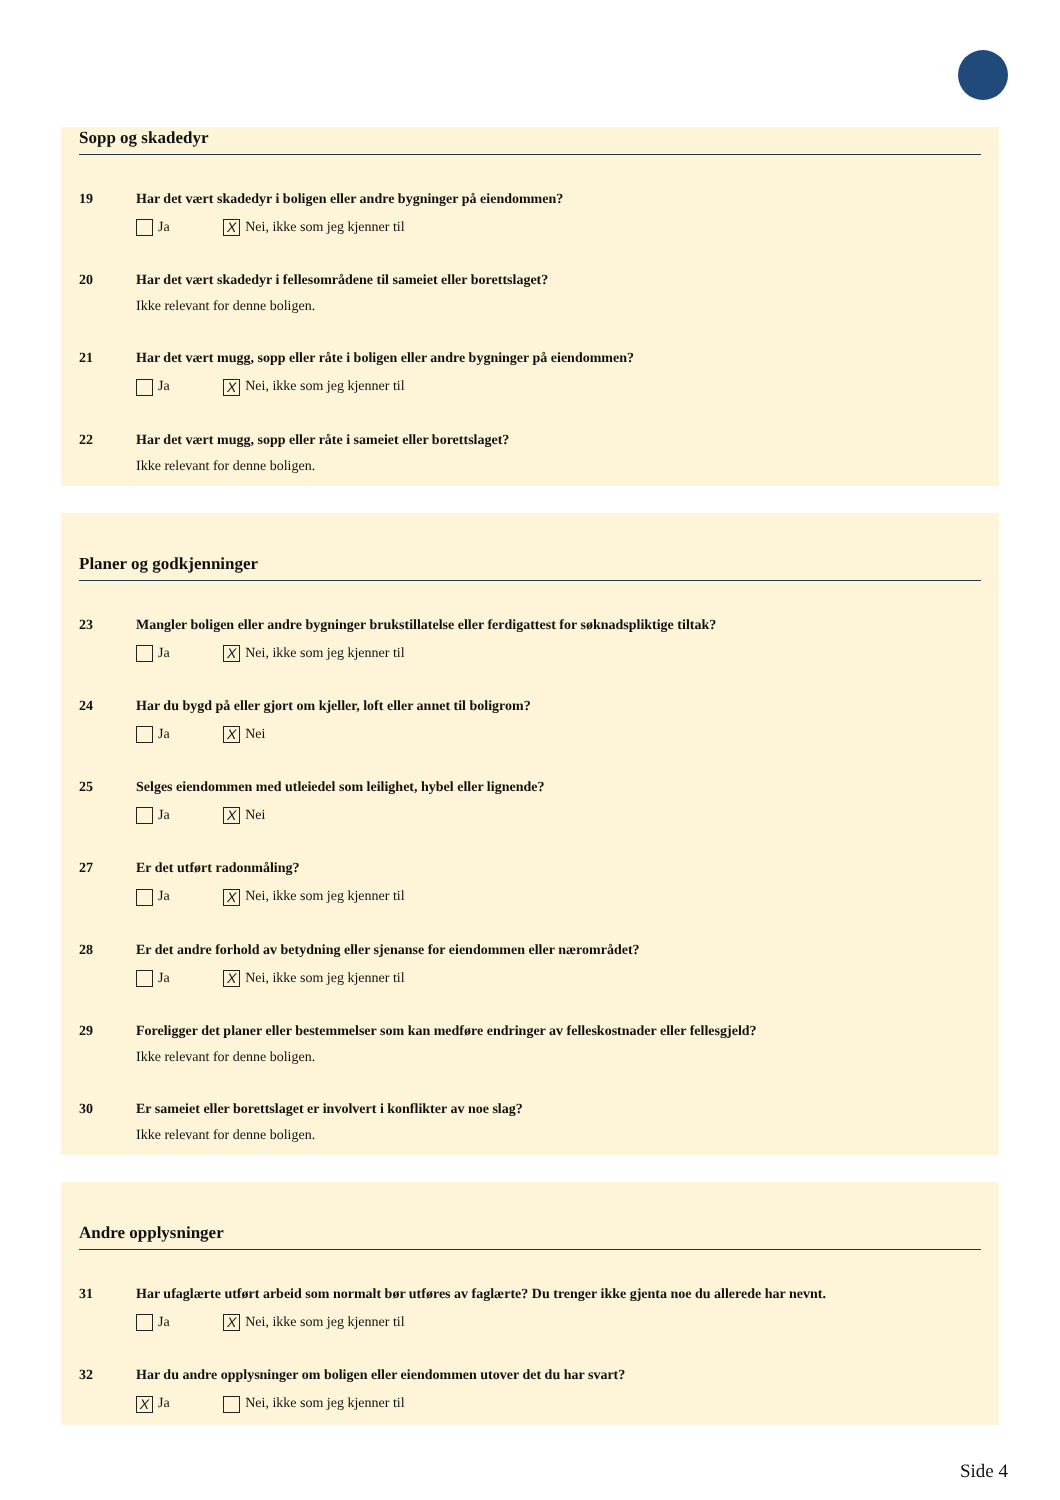Sopp og skadedyr
19 Har det vært skadedyr i boligen eller andre bygninger på eiendommen?
Ja X Nei, ikke som jeg kjenner til
20 Har det vært skadedyr i fellesområdene til sameiet eller borettslaget?
Ikke relevant for denne boligen.
21 Har det vært mugg, sopp eller råte i boligen eller andre bygninger på eiendommen?
Ja X Nei, ikke som jeg kjenner til
22 Har det vært mugg, sopp eller råte i sameiet eller borettslaget?
Ikke relevant for denne boligen.
Planer og godkjenninger
23 Mangler boligen eller andre bygninger brukstillatelse eller ferdigattest for søknadspliktige tiltak?
Ja X Nei, ikke som jeg kjenner til
24 Har du bygd på eller gjort om kjeller, loft eller annet til boligrom?
Ja X Nei
25 Selges eiendommen med utleiedel som leilighet, hybel eller lignende?
Ja X Nei
27 Er det utført radonmåling?
Ja X Nei, ikke som jeg kjenner til
28 Er det andre forhold av betydning eller sjenanse for eiendommen eller nærområdet?
Ja X Nei, ikke som jeg kjenner til
29 Foreligger det planer eller bestemmelser som kan medføre endringer av felleskostnader eller fellesgjeld?
Ikke relevant for denne boligen.
30 Er sameiet eller borettslaget er involvert i konflikter av noe slag?
Ikke relevant for denne boligen.
Andre opplysninger
31 Har ufaglærte utført arbeid som normalt bør utføres av faglærte? Du trenger ikke gjenta noe du allerede har nevnt.
Ja X Nei, ikke som jeg kjenner til
32 Har du andre opplysninger om boligen eller eiendommen utover det du har svart?
X Ja Nei, ikke som jeg kjenner til
Side 4